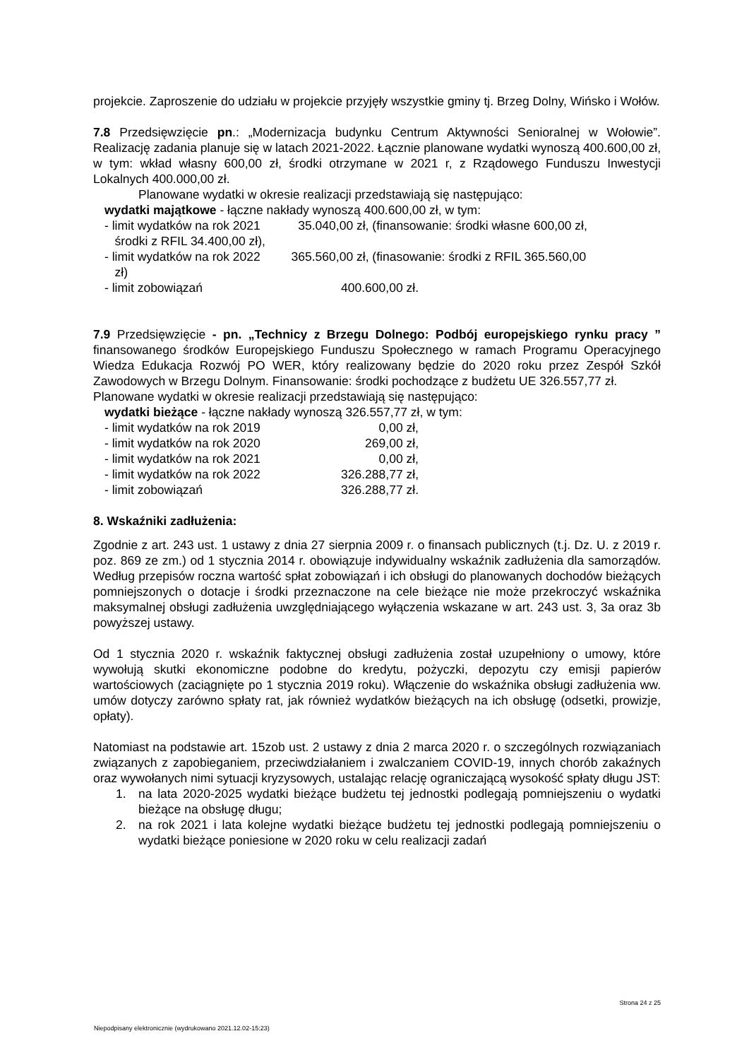projekcie. Zaproszenie do udziału w projekcie przyjęły wszystkie gminy tj. Brzeg Dolny, Wińsko i Wołów.
7.8 Przedsięwzięcie pn.: „Modernizacja budynku Centrum Aktywności Senioralnej w Wołowie”. Realizację zadania planuje się w latach 2021-2022. Łącznie planowane wydatki wynoszą 400.600,00 zł, w tym: wkład własny 600,00 zł, środki otrzymane w 2021 r, z Rządowego Funduszu Inwestycji Lokalnych 400.000,00 zł.
Planowane wydatki w okresie realizacji przedstawiają się następująco:
wydatki majątkowe - łączne nakłady wynoszą 400.600,00 zł, w tym:
- limit wydatków na rok 2021 35.040,00 zł, (finansowanie: środki własne 600,00 zł,
środki z RFIL 34.400,00 zł),
- limit wydatków na rok 2022 365.560,00 zł, (finasowanie: środki z RFIL 365.560,00
zł)
- limit zobowiązań 400.600,00 zł.
7.9 Przedsięwzięcie - pn. „Technicy z Brzegu Dolnego: Podbój europejskiego rynku pracy ” finansowanego środków Europejskiego Funduszu Społecznego w ramach Programu Operacyjnego Wiedza Edukacja Rozwój PO WER, który realizowany będzie do 2020 roku przez Zespół Szkół Zawodowych w Brzegu Dolnym. Finansowanie: środki pochodzące z budżetu UE 326.557,77 zł.
Planowane wydatki w okresie realizacji przedstawiają się następująco:
wydatki bieżące - łączne nakłady wynoszą 326.557,77 zł, w tym:
- limit wydatków na rok 2019 0,00 zł,
- limit wydatków na rok 2020 269,00 zł,
- limit wydatków na rok 2021 0,00 zł,
- limit wydatków na rok 2022 326.288,77 zł,
- limit zobowiązań 326.288,77 zł.
8. Wskaźniki zadłużenia:
Zgodnie z art. 243 ust. 1 ustawy z dnia 27 sierpnia 2009 r. o finansach publicznych (t.j. Dz. U. z 2019 r. poz. 869 ze zm.) od 1 stycznia 2014 r. obowiązuje indywidualny wskaźnik zadłużenia dla samorządów. Według przepisów roczna wartość spłat zobowiązań i ich obsługi do planowanych dochodów bieżących pomniejszonych o dotacje i środki przeznaczone na cele bieżące nie może przekroczyć wskaźnika maksymalnej obsługi zadłużenia uwzględniającego wyłączenia wskazane w art. 243 ust. 3, 3a oraz 3b powyższej ustawy.
Od 1 stycznia 2020 r. wskaźnik faktycznej obsługi zadłużenia został uzupełniony o umowy, które wywołują skutki ekonomiczne podobne do kredytu, pożyczki, depozytu czy emisji papierów wartościowych (zaciągnięte po 1 stycznia 2019 roku). Włączenie do wskaźnika obsługi zadłużenia ww. umów dotyczy zarówno spłaty rat, jak również wydatków bieżących na ich obsługę (odsetki, prowizje, opłaty).
Natomiast na podstawie art. 15zob ust. 2 ustawy z dnia 2 marca 2020 r. o szczególnych rozwiązaniach związanych z zapobieganiem, przeciwdziałaniem i zwalczaniem COVID-19, innych chorób zakaźnych oraz wywołanych nimi sytuacji kryzysowych, ustalając relację ograniczającą wysokość spłaty długu JST:
1. na lata 2020-2025 wydatki bieżące budżetu tej jednostki podlegają pomniejszeniu o wydatki bieżące na obsługę długu;
2. na rok 2021 i lata kolejne wydatki bieżące budżetu tej jednostki podlegają pomniejszeniu o wydatki bieżące poniesione w 2020 roku w celu realizacji zadań
Strona 24 z 25
Niepodpisany elektronicznie (wydrukowano 2021.12.02-15:23)